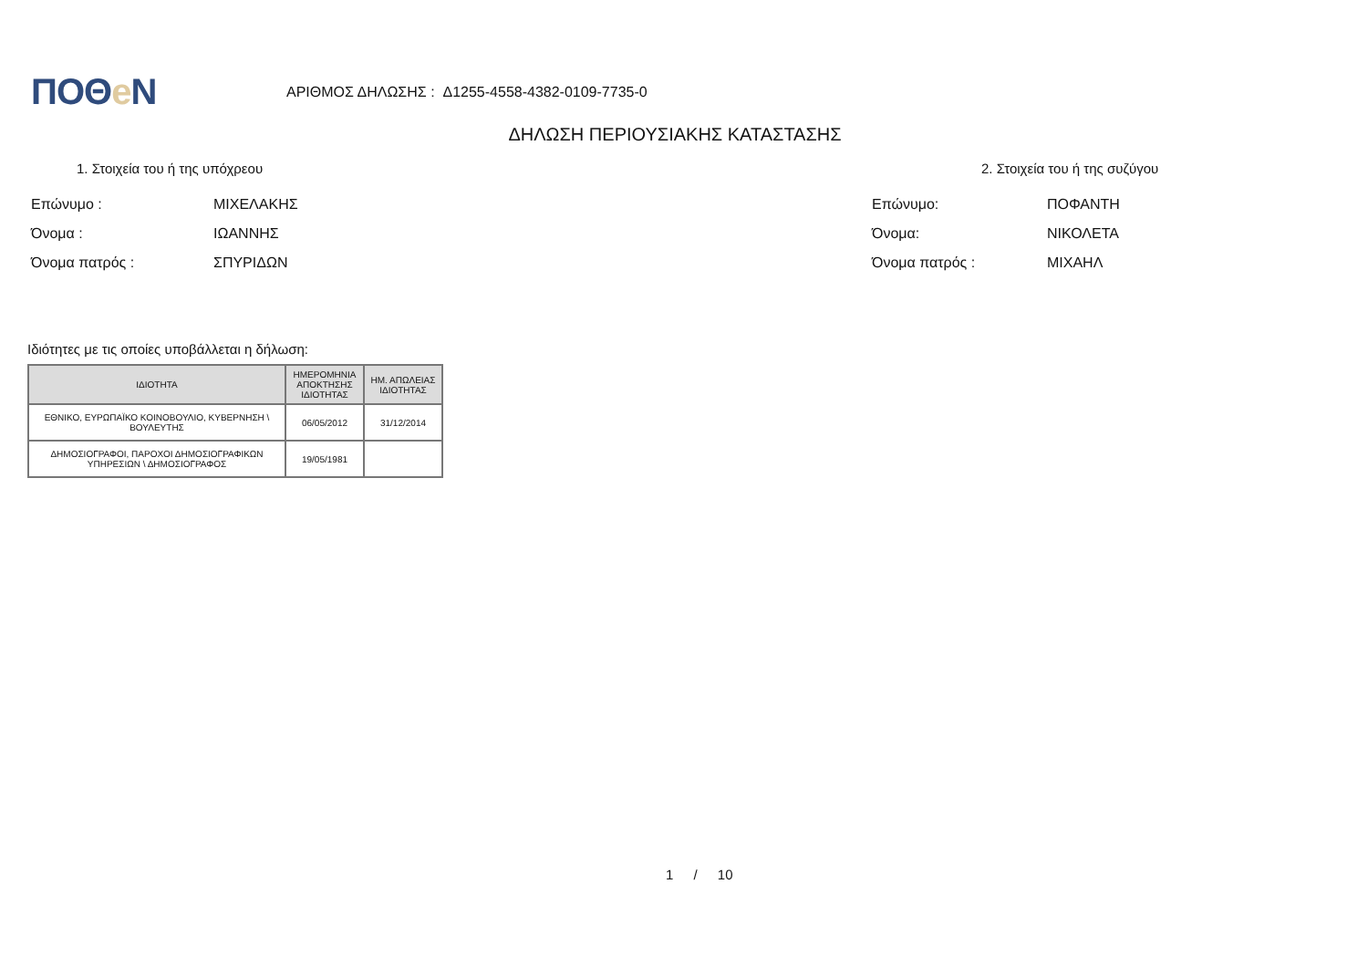ΠΟΘe Ν
ΑΡΙΘΜΟΣ ΔΗΛΩΣΗΣ : Δ1255-4558-4382-0109-7735-0
ΔΗΛΩΣΗ ΠΕΡΙΟΥΣΙΑΚΗΣ ΚΑΤΑΣΤΑΣΗΣ
1. Στοιχεία του ή της υπόχρεου
Επώνυμο : ΜΙΧΕΛΑΚΗΣ
Όνομα : ΙΩΑΝΝΗΣ
Όνομα πατρός : ΣΠΥΡΙΔΩΝ
2. Στοιχεία του ή της συζύγου
Επώνυμο: ΠΟΦΑΝΤΗ
Όνομα: ΝΙΚΟΛΕΤΑ
Όνομα πατρός : ΜΙΧΑΗΛ
Ιδιότητες με τις οποίες υποβάλλεται η δήλωση:
| ΙΔΙΟΤΗΤΑ | ΗΜΕΡΟΜΗΝΙΑ ΑΠΟΚΤΗΣΗΣ ΙΔΙΟΤΗΤΑΣ | ΗΜ. ΑΠΩΛΕΙΑΣ ΙΔΙΟΤΗΤΑΣ |
| --- | --- | --- |
| ΕΘΝΙΚΟ, ΕΥΡΩΠΑΪΚΟ ΚΟΙΝΟΒΟΥΛΙΟ, ΚΥΒΕΡΝΗΣΗ \ ΒΟΥΛΕΥΤΗΣ | 06/05/2012 | 31/12/2014 |
| ΔΗΜΟΣΙΟΓΡΑΦΟΙ, ΠΑΡΟΧΟΙ ΔΗΜΟΣΙΟΓΡΑΦΙΚΩΝ ΥΠΗΡΕΣΙΩΝ \ ΔΗΜΟΣΙΟΓΡΑΦΟΣ | 19/05/1981 | |
1 / 10